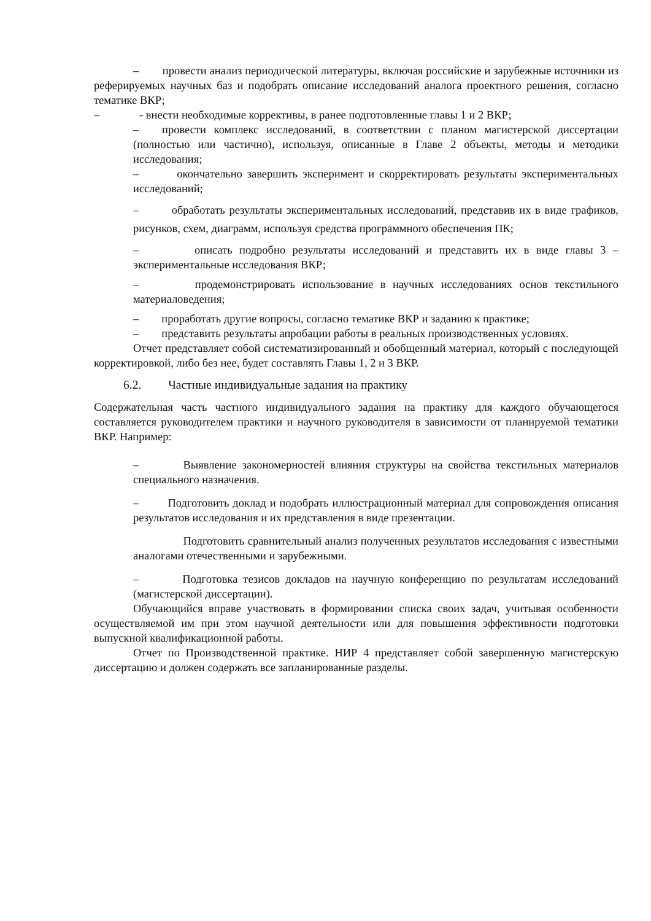– провести анализ периодической литературы, включая российские и зарубежные источники из реферируемых научных баз и подобрать описание исследований аналога проектного решения, согласно тематике ВКР;
– - внести необходимые коррективы, в ранее подготовленные главы 1 и 2 ВКР;
– провести комплекс исследований, в соответствии с планом магистерской диссертации (полностью или частично), используя, описанные в Главе 2 объекты, методы и методики исследования;
– окончательно завершить эксперимент и скорректировать результаты экспериментальных исследований;
– обработать результаты экспериментальных исследований, представив их в виде графиков, рисунков, схем, диаграмм, используя средства программного обеспечения ПК;
– описать подробно результаты исследований и представить их в виде главы 3 – экспериментальные исследования ВКР;
– продемонстрировать использование в научных исследованиях основ текстильного материаловедения;
– проработать другие вопросы, согласно тематике ВКР и заданию к практике;
– представить результаты апробации работы в реальных производственных условиях.
Отчет представляет собой систематизированный и обобщенный материал, который с последующей корректировкой, либо без нее, будет составлять Главы 1, 2 и 3 ВКР.
6.2. Частные индивидуальные задания на практику
Содержательная часть частного индивидуального задания на практику для каждого обучающегося составляется руководителем практики и научного руководителя в зависимости от планируемой тематики ВКР. Например:
– Выявление закономерностей влияния структуры на свойства текстильных материалов специального назначения.
– Подготовить доклад и подобрать иллюстрационный материал для сопровождения описания результатов исследования и их представления в виде презентации.
Подготовить сравнительный анализ полученных результатов исследования с известными аналогами отечественными и зарубежными.
– Подготовка тезисов докладов на научную конференцию по результатам исследований (магистерской диссертации).
Обучающийся вправе участвовать в формировании списка своих задач, учитывая особенности осуществляемой им при этом научной деятельности или для повышения эффективности подготовки выпускной квалификационной работы.
Отчет по Производственной практике. НИР 4 представляет собой завершенную магистерскую диссертацию и должен содержать все запланированные разделы.